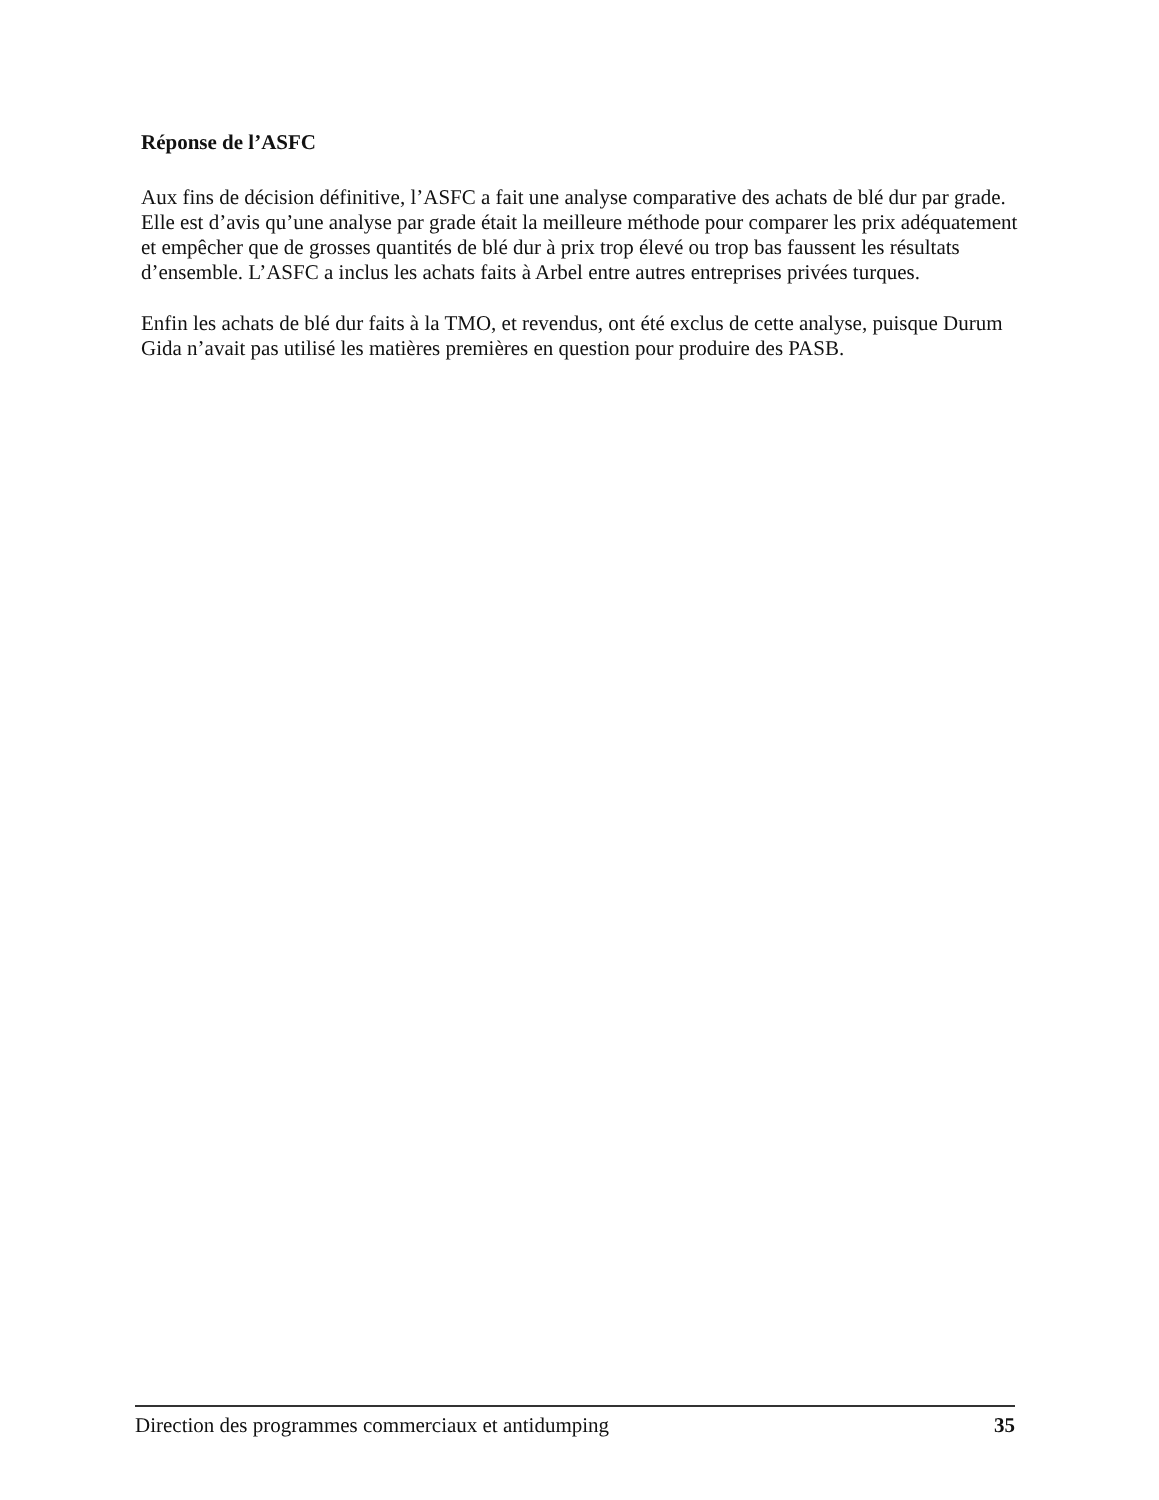Réponse de l’ASFC
Aux fins de décision définitive, l’ASFC a fait une analyse comparative des achats de blé dur par grade. Elle est d’avis qu’une analyse par grade était la meilleure méthode pour comparer les prix adéquatement et empêcher que de grosses quantités de blé dur à prix trop élevé ou trop bas faussent les résultats d’ensemble. L’ASFC a inclus les achats faits à Arbel entre autres entreprises privées turques.
Enfin les achats de blé dur faits à la TMO, et revendus, ont été exclus de cette analyse, puisque Durum Gida n’avait pas utilisé les matières premières en question pour produire des PASB.
Direction des programmes commerciaux et antidumping 35